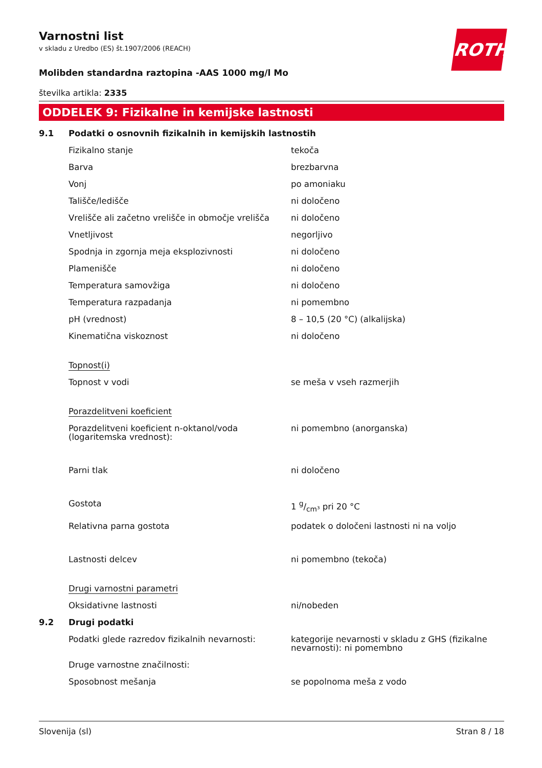ROTH
Varnostni list
v skladu z Uredbo (ES) št.1907/2006 (REACH)
Molibden standardna raztopina -AAS 1000 mg/l Mo
številka artikla: 2335
ODDELEK 9: Fizikalne in kemijske lastnosti
| 9.1 | Podatki o osnovnih fizikalnih in kemijskih lastnostih | |
| | Fizikalno stanje | tekoča |
| | Barva | brezbarvna |
| | Vonj | po amoniaku |
| | Tališče/ledišče | ni določeno |
| | Vrelišče ali začetno vrelišče in območje vrelišča | ni določeno |
| | Vnetljivost | negorljivo |
| | Spodnja in zgornja meja eksplozivnosti | ni določeno |
| | Plamenišče | ni določeno |
| | Temperatura samovžiga | ni določeno |
| | Temperatura razpadanja | ni pomembno |
| | pH (vrednost) | 8 – 10,5 (20 °C) (alkalijska) |
| | Kinematična viskoznost | ni določeno |
| | Topnost(i) | |
| | Topnost v vodi | se meša v vseh razmerjih |
| | Porazdelitveni koeficient | |
| | Porazdelitveni koeficient n-oktanol/voda (logaritemska vrednost): | ni pomembno (anorganska) |
| | Parni tlak | ni določeno |
| | Gostota | 1 g/cm³ pri 20 °C |
| | Relativna parna gostota | podatek o določeni lastnosti ni na voljo |
| | Lastnosti delcev | ni pomembno (tekoča) |
| | Drugi varnostni parametri | |
| | Oksidativne lastnosti | ni/nobeden |
| 9.2 | Drugi podatki | |
| | Podatki glede razredov fizikalnih nevarnosti: | kategorije nevarnosti v skladu z GHS (fizikalne nevarnosti): ni pomembno |
| | Druge varnostne značilnosti: | |
| | Sposobnost mešanja | se popolnoma meša z vodo |
Slovenija (sl) Stran 8 / 18